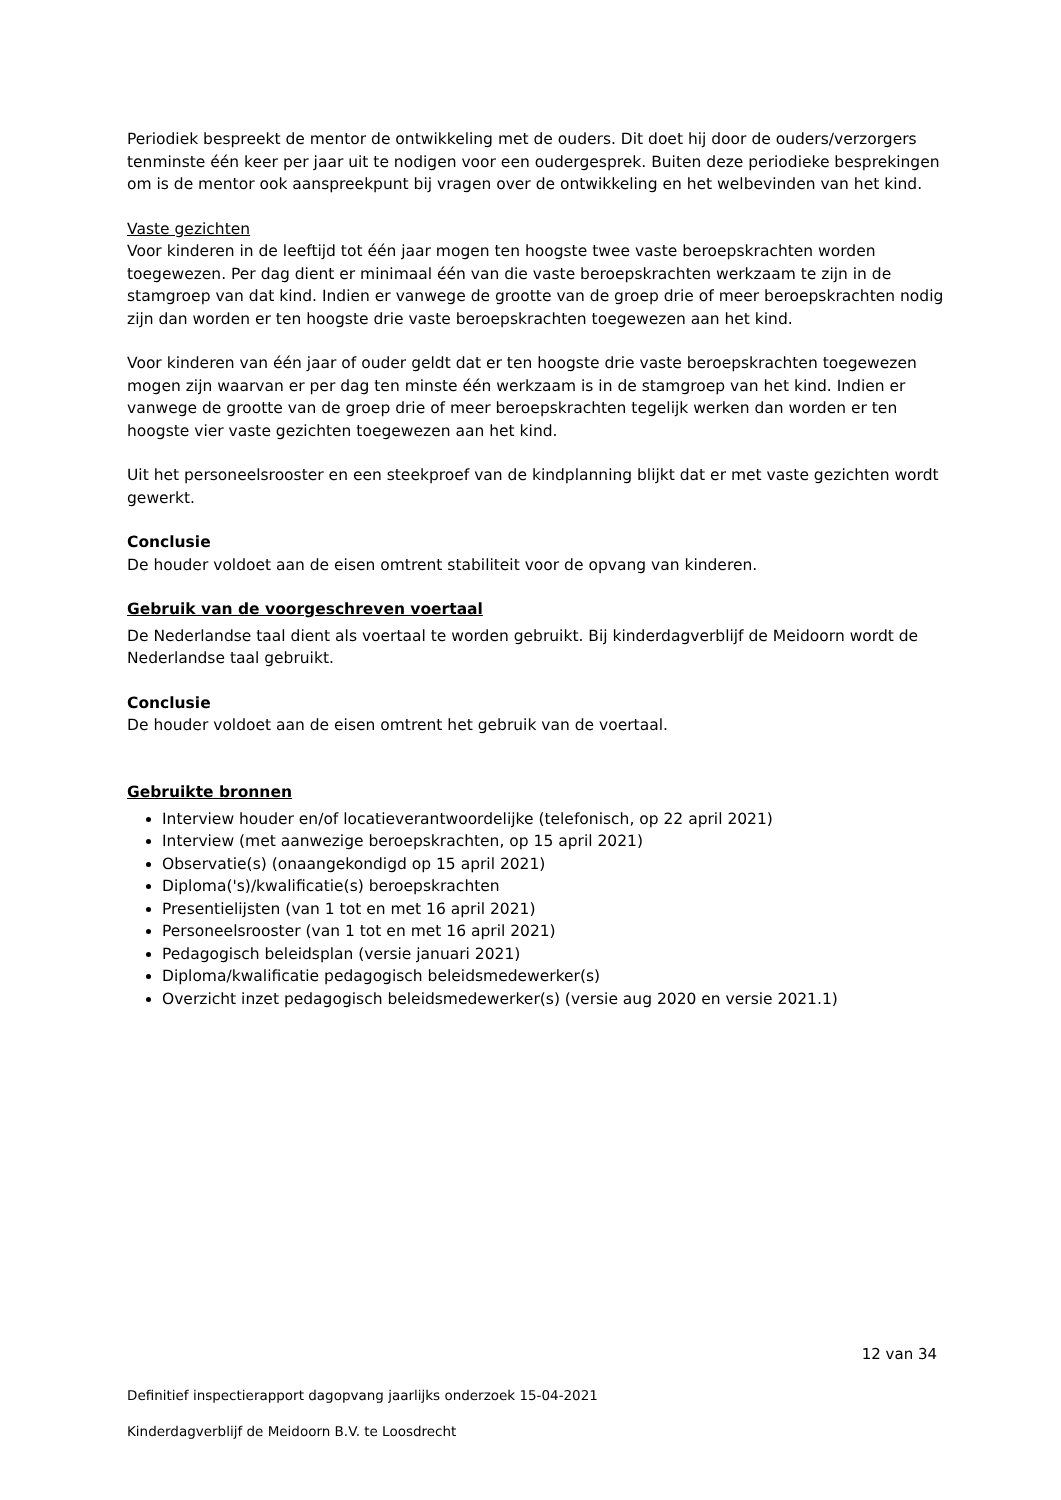Periodiek bespreekt de mentor de ontwikkeling met de ouders. Dit doet hij door de ouders/verzorgers tenminste één keer per jaar uit te nodigen voor een oudergesprek. Buiten deze periodieke besprekingen om is de mentor ook aanspreekpunt bij vragen over de ontwikkeling en het welbevinden van het kind.
Vaste gezichten
Voor kinderen in de leeftijd tot één jaar mogen ten hoogste twee vaste beroepskrachten worden toegewezen. Per dag dient er minimaal één van die vaste beroepskrachten werkzaam te zijn in de stamgroep van dat kind. Indien er vanwege de grootte van de groep drie of meer beroepskrachten nodig zijn dan worden er ten hoogste drie vaste beroepskrachten toegewezen aan het kind.
Voor kinderen van één jaar of ouder geldt dat er ten hoogste drie vaste beroepskrachten toegewezen mogen zijn waarvan er per dag ten minste één werkzaam is in de stamgroep van het kind. Indien er vanwege de grootte van de groep drie of meer beroepskrachten tegelijk werken dan worden er ten hoogste vier vaste gezichten toegewezen aan het kind.
Uit het personeelsrooster en een steekproef van de kindplanning blijkt dat er met vaste gezichten wordt gewerkt.
Conclusie
De houder voldoet aan de eisen omtrent stabiliteit voor de opvang van kinderen.
Gebruik van de voorgeschreven voertaal
De Nederlandse taal dient als voertaal te worden gebruikt. Bij kinderdagverblijf de Meidoorn wordt de Nederlandse taal gebruikt.
Conclusie
De houder voldoet aan de eisen omtrent het gebruik van de voertaal.
Gebruikte bronnen
Interview houder en/of locatieverantwoordelijke (telefonisch, op 22 april 2021)
Interview (met aanwezige beroepskrachten, op 15 april 2021)
Observatie(s) (onaangekondigd op 15 april 2021)
Diploma('s)/kwalificatie(s) beroepskrachten
Presentielijsten (van 1 tot en met 16 april 2021)
Personeelsrooster (van 1 tot en met 16 april 2021)
Pedagogisch beleidsplan (versie januari 2021)
Diploma/kwalificatie pedagogisch beleidsmedewerker(s)
Overzicht inzet pedagogisch beleidsmedewerker(s) (versie aug 2020 en versie 2021.1)
12 van 34
Definitief inspectierapport dagopvang jaarlijks onderzoek 15-04-2021
Kinderdagverblijf de Meidoorn B.V. te Loosdrecht